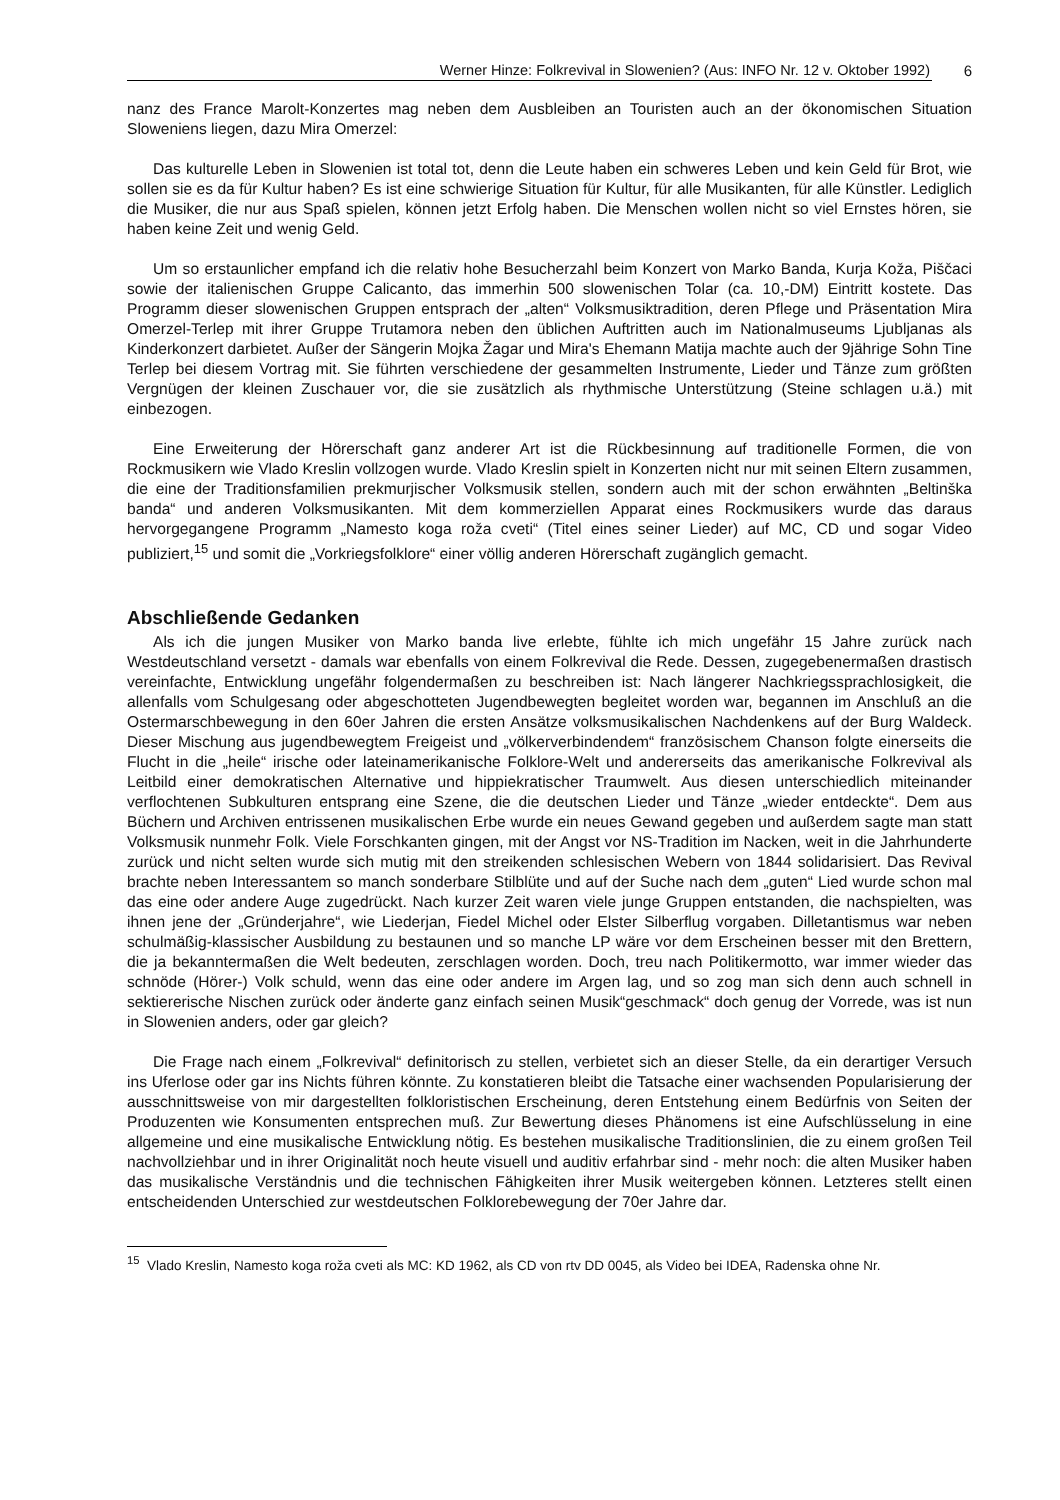Werner Hinze: Folkrevival in Slowenien? (Aus: INFO Nr. 12 v. Oktober 1992) 6
nanz des France Marolt-Konzertes mag neben dem Ausbleiben an Touristen auch an der ökonomischen Situation Sloweniens liegen, dazu Mira Omerzel:
Das kulturelle Leben in Slowenien ist total tot, denn die Leute haben ein schweres Leben und kein Geld für Brot, wie sollen sie es da für Kultur haben? Es ist eine schwierige Situation für Kultur, für alle Musikanten, für alle Künstler. Lediglich die Musiker, die nur aus Spaß spielen, können jetzt Erfolg haben. Die Menschen wollen nicht so viel Ernstes hören, sie haben keine Zeit und wenig Geld.
Um so erstaunlicher empfand ich die relativ hohe Besucherzahl beim Konzert von Marko Banda, Kurja Koža, Piščaci sowie der italienischen Gruppe Calicanto, das immerhin 500 slowenischen Tolar (ca. 10,-DM) Eintritt kostete. Das Programm dieser slowenischen Gruppen entsprach der „alten“ Volksmusiktradition, deren Pflege und Präsentation Mira Omerzel-Terlep mit ihrer Gruppe Trutamora neben den üblichen Auftritten auch im Nationalmuseums Ljubljanas als Kinderkonzert darbietet. Außer der Sängerin Mojka Žagar und Mira's Ehemann Matija machte auch der 9jährige Sohn Tine Terlep bei diesem Vortrag mit. Sie führten verschiedene der gesammelten Instrumente, Lieder und Tänze zum größten Vergnügen der kleinen Zuschauer vor, die sie zusätzlich als rhythmische Unterstützung (Steine schlagen u.ä.) mit einbezogen.
Eine Erweiterung der Hörerschaft ganz anderer Art ist die Rückbesinnung auf traditionelle Formen, die von Rockmusikern wie Vlado Kreslin vollzogen wurde. Vlado Kreslin spielt in Konzerten nicht nur mit seinen Eltern zusammen, die eine der Traditionsfamilien prekmurjischer Volksmusik stellen, sondern auch mit der schon erwähnten „Beltinška banda“ und anderen Volksmusikanten. Mit dem kommerziellen Apparat eines Rockmusikers wurde das daraus hervorgegangene Programm „Namesto koga roža cveti“ (Titel eines seiner Lieder) auf MC, CD und sogar Video publiziert,<sup>15</sup> und somit die „Vorkriegsfolklore“ einer völlig anderen Hörerschaft zugänglich gemacht.
Abschließende Gedanken
Als ich die jungen Musiker von Marko banda live erlebte, fühlte ich mich ungefähr 15 Jahre zurück nach Westdeutschland versetzt - damals war ebenfalls von einem Folkrevival die Rede. Dessen, zugegebenermaßen drastisch vereinfachte, Entwicklung ungefähr folgendermaßen zu beschreiben ist: Nach längerer Nachkriegssprachlosigkeit, die allenfalls vom Schulgesang oder abgeschotteten Jugendbewegten begleitet worden war, begannen im Anschluß an die Ostermarschbewegung in den 60er Jahren die ersten Ansätze volksmusikalischen Nachdenkens auf der Burg Waldeck. Dieser Mischung aus jugendbewegtem Freigeist und „völkerverbindendem“ französischem Chanson folgte einerseits die Flucht in die „heile“ irische oder lateinamerikanische Folklore-Welt und andererseits das amerikanische Folkrevival als Leitbild einer demokratischen Alternative und hippiekratischer Traumwelt. Aus diesen unterschiedlich miteinander verflochtenen Subkulturen entsprang eine Szene, die die deutschen Lieder und Tänze „wieder entdeckte“. Dem aus Büchern und Archiven entrissenen musikalischen Erbe wurde ein neues Gewand gegeben und außerdem sagte man statt Volksmusik nunmehr Folk. Viele Forschkanten gingen, mit der Angst vor NS-Tradition im Nacken, weit in die Jahrhunderte zurück und nicht selten wurde sich mutig mit den streikenden schlesischen Webern von 1844 solidarisiert. Das Revival brachte neben Interessantem so manch sonderbare Stilblüte und auf der Suche nach dem „guten“ Lied wurde schon mal das eine oder andere Auge zugedrückt. Nach kurzer Zeit waren viele junge Gruppen entstanden, die nachspielten, was ihnen jene der „Gründerjahre“, wie Liederjan, Fiedel Michel oder Elster Silberflug vorgaben. Dilletantismus war neben schulmäßig-klassischer Ausbildung zu bestaunen und so manche LP wäre vor dem Erscheinen besser mit den Brettern, die ja bekanntermaßen die Welt bedeuten, zerschlagen worden. Doch, treu nach Politikermotto, war immer wieder das schnöde (Hörer-) Volk schuld, wenn das eine oder andere im Argen lag, und so zog man sich denn auch schnell in sektiererische Nischen zurück oder änderte ganz einfach seinen Musik“geschmack“ doch genug der Vorrede, was ist nun in Slowenien anders, oder gar gleich?
Die Frage nach einem „Folkrevival“ definitorisch zu stellen, verbietet sich an dieser Stelle, da ein derartiger Versuch ins Uferlose oder gar ins Nichts führen könnte. Zu konstatieren bleibt die Tatsache einer wachsenden Popularisierung der ausschnittsweise von mir dargestellten folkloristischen Erscheinung, deren Entstehung einem Bedürfnis von Seiten der Produzenten wie Konsumenten entsprechen muß. Zur Bewertung dieses Phänomens ist eine Aufschlüsselung in eine allgemeine und eine musikalische Entwicklung nötig. Es bestehen musikalische Traditionslinien, die zu einem großen Teil nachvollziehbar und in ihrer Originalität noch heute visuell und auditiv erfahrbar sind - mehr noch: die alten Musiker haben das musikalische Verständnis und die technischen Fähigkeiten ihrer Musik weitergeben können. Letzteres stellt einen entscheidenden Unterschied zur westdeutschen Folklorebewegung der 70er Jahre dar.
<sup>15</sup> Vlado Kreslin, Namesto koga roža cveti als MC: KD 1962, als CD von rtv DD 0045, als Video bei IDEA, Radenska ohne Nr.